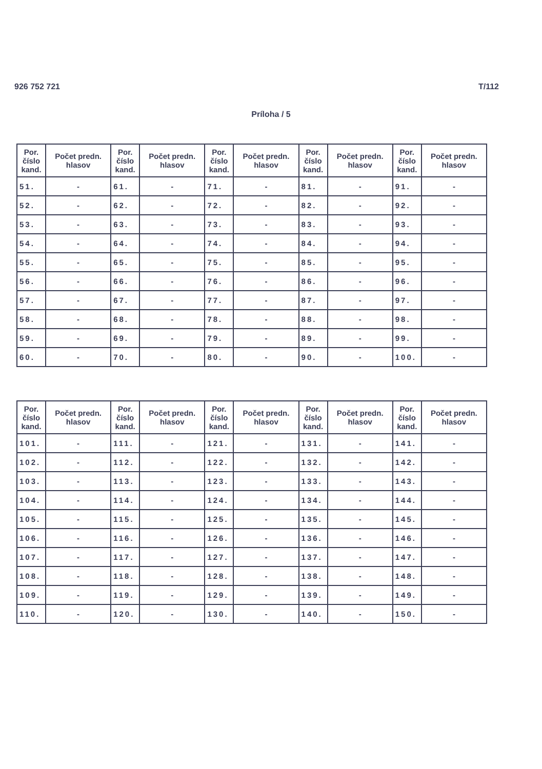926 752 721 T/112
Príloha / 5
| Por. číslo kand. | Počet predn. hlasov | Por. číslo kand. | Počet predn. hlasov | Por. číslo kand. | Počet predn. hlasov | Por. číslo kand. | Počet predn. hlasov | Por. číslo kand. | Počet predn. hlasov |
| --- | --- | --- | --- | --- | --- | --- | --- | --- | --- |
| 51. | - | 61. | - | 71. | - | 81. | - | 91. | - |
| 52. | - | 62. | - | 72. | - | 82. | - | 92. | - |
| 53. | - | 63. | - | 73. | - | 83. | - | 93. | - |
| 54. | - | 64. | - | 74. | - | 84. | - | 94. | - |
| 55. | - | 65. | - | 75. | - | 85. | - | 95. | - |
| 56. | - | 66. | - | 76. | - | 86. | - | 96. | - |
| 57. | - | 67. | - | 77. | - | 87. | - | 97. | - |
| 58. | - | 68. | - | 78. | - | 88. | - | 98. | - |
| 59. | - | 69. | - | 79. | - | 89. | - | 99. | - |
| 60. | - | 70. | - | 80. | - | 90. | - | 100. | - |
| Por. číslo kand. | Počet predn. hlasov | Por. číslo kand. | Počet predn. hlasov | Por. číslo kand. | Počet predn. hlasov | Por. číslo kand. | Počet predn. hlasov | Por. číslo kand. | Počet predn. hlasov |
| --- | --- | --- | --- | --- | --- | --- | --- | --- | --- |
| 101. | - | 111. | - | 121. | - | 131. | - | 141. | - |
| 102. | - | 112. | - | 122. | - | 132. | - | 142. | - |
| 103. | - | 113. | - | 123. | - | 133. | - | 143. | - |
| 104. | - | 114. | - | 124. | - | 134. | - | 144. | - |
| 105. | - | 115. | - | 125. | - | 135. | - | 145. | - |
| 106. | - | 116. | - | 126. | - | 136. | - | 146. | - |
| 107. | - | 117. | - | 127. | - | 137. | - | 147. | - |
| 108. | - | 118. | - | 128. | - | 138. | - | 148. | - |
| 109. | - | 119. | - | 129. | - | 139. | - | 149. | - |
| 110. | - | 120. | - | 130. | - | 140. | - | 150. | - |